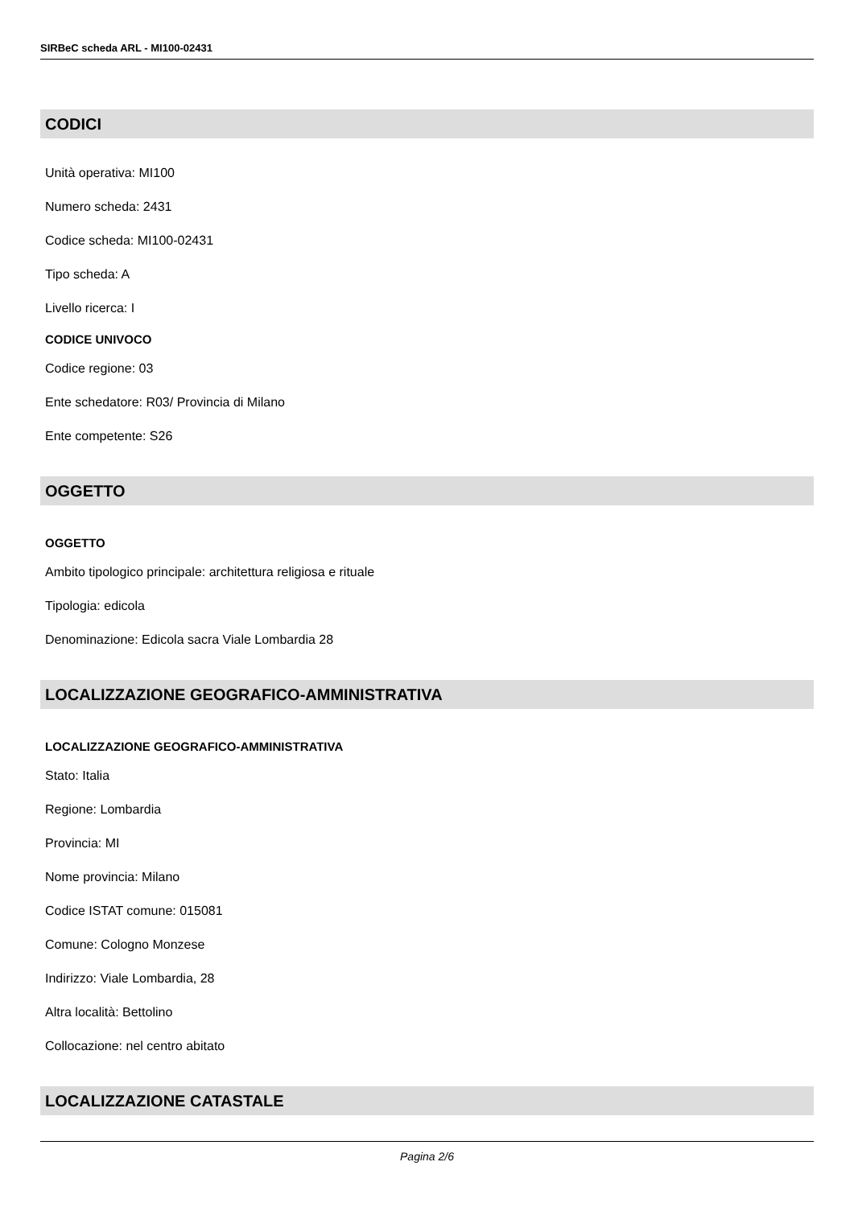SIRBeC scheda ARL - MI100-02431
CODICI
Unità operativa: MI100
Numero scheda: 2431
Codice scheda: MI100-02431
Tipo scheda: A
Livello ricerca: I
CODICE UNIVOCO
Codice regione: 03
Ente schedatore: R03/ Provincia di Milano
Ente competente: S26
OGGETTO
OGGETTO
Ambito tipologico principale: architettura religiosa e rituale
Tipologia: edicola
Denominazione: Edicola sacra Viale Lombardia 28
LOCALIZZAZIONE GEOGRAFICO-AMMINISTRATIVA
LOCALIZZAZIONE GEOGRAFICO-AMMINISTRATIVA
Stato: Italia
Regione: Lombardia
Provincia: MI
Nome provincia: Milano
Codice ISTAT comune: 015081
Comune: Cologno Monzese
Indirizzo: Viale Lombardia, 28
Altra località: Bettolino
Collocazione: nel centro abitato
LOCALIZZAZIONE CATASTALE
Pagina 2/6